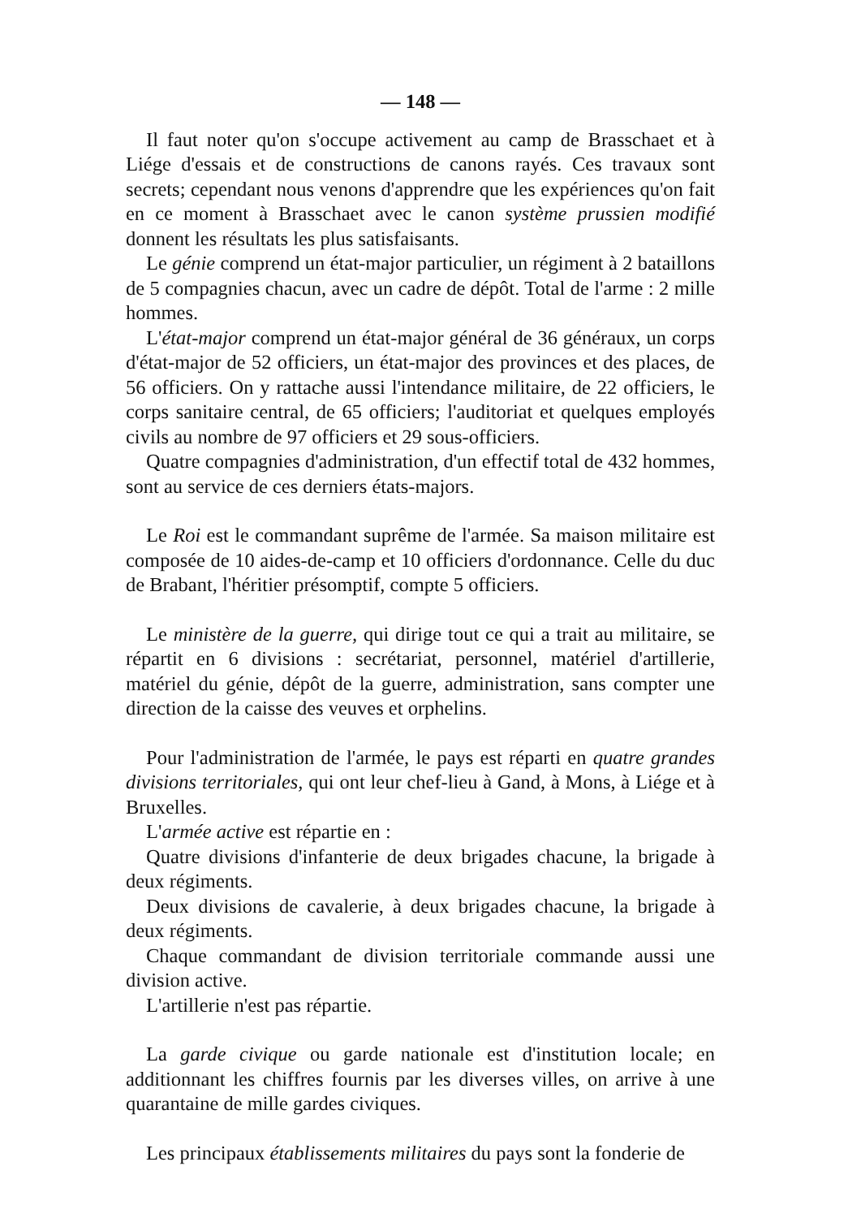— 148 —
Il faut noter qu'on s'occupe activement au camp de Brasschaet et à Liége d'essais et de constructions de canons rayés. Ces travaux sont secrets; cependant nous venons d'apprendre que les expériences qu'on fait en ce moment à Brasschaet avec le canon système prussien modifié donnent les résultats les plus satisfaisants.
Le génie comprend un état-major particulier, un régiment à 2 bataillons de 5 compagnies chacun, avec un cadre de dépôt. Total de l'arme : 2 mille hommes.
L'état-major comprend un état-major général de 36 généraux, un corps d'état-major de 52 officiers, un état-major des provinces et des places, de 56 officiers. On y rattache aussi l'intendance militaire, de 22 officiers, le corps sanitaire central, de 65 officiers; l'auditoriat et quelques employés civils au nombre de 97 officiers et 29 sous-officiers.
Quatre compagnies d'administration, d'un effectif total de 432 hommes, sont au service de ces derniers états-majors.
Le Roi est le commandant suprême de l'armée. Sa maison militaire est composée de 10 aides-de-camp et 10 officiers d'ordonnance. Celle du duc de Brabant, l'héritier présomptif, compte 5 officiers.
Le ministère de la guerre, qui dirige tout ce qui a trait au militaire, se répartit en 6 divisions : secrétariat, personnel, matériel d'artillerie, matériel du génie, dépôt de la guerre, administration, sans compter une direction de la caisse des veuves et orphelins.
Pour l'administration de l'armée, le pays est réparti en quatre grandes divisions territoriales, qui ont leur chef-lieu à Gand, à Mons, à Liége et à Bruxelles.
L'armée active est répartie en :
Quatre divisions d'infanterie de deux brigades chacune, la brigade à deux régiments.
Deux divisions de cavalerie, à deux brigades chacune, la brigade à deux régiments.
Chaque commandant de division territoriale commande aussi une division active.
L'artillerie n'est pas répartie.
La garde civique ou garde nationale est d'institution locale; en additionnant les chiffres fournis par les diverses villes, on arrive à une quarantaine de mille gardes civiques.
Les principaux établissements militaires du pays sont la fonderie de